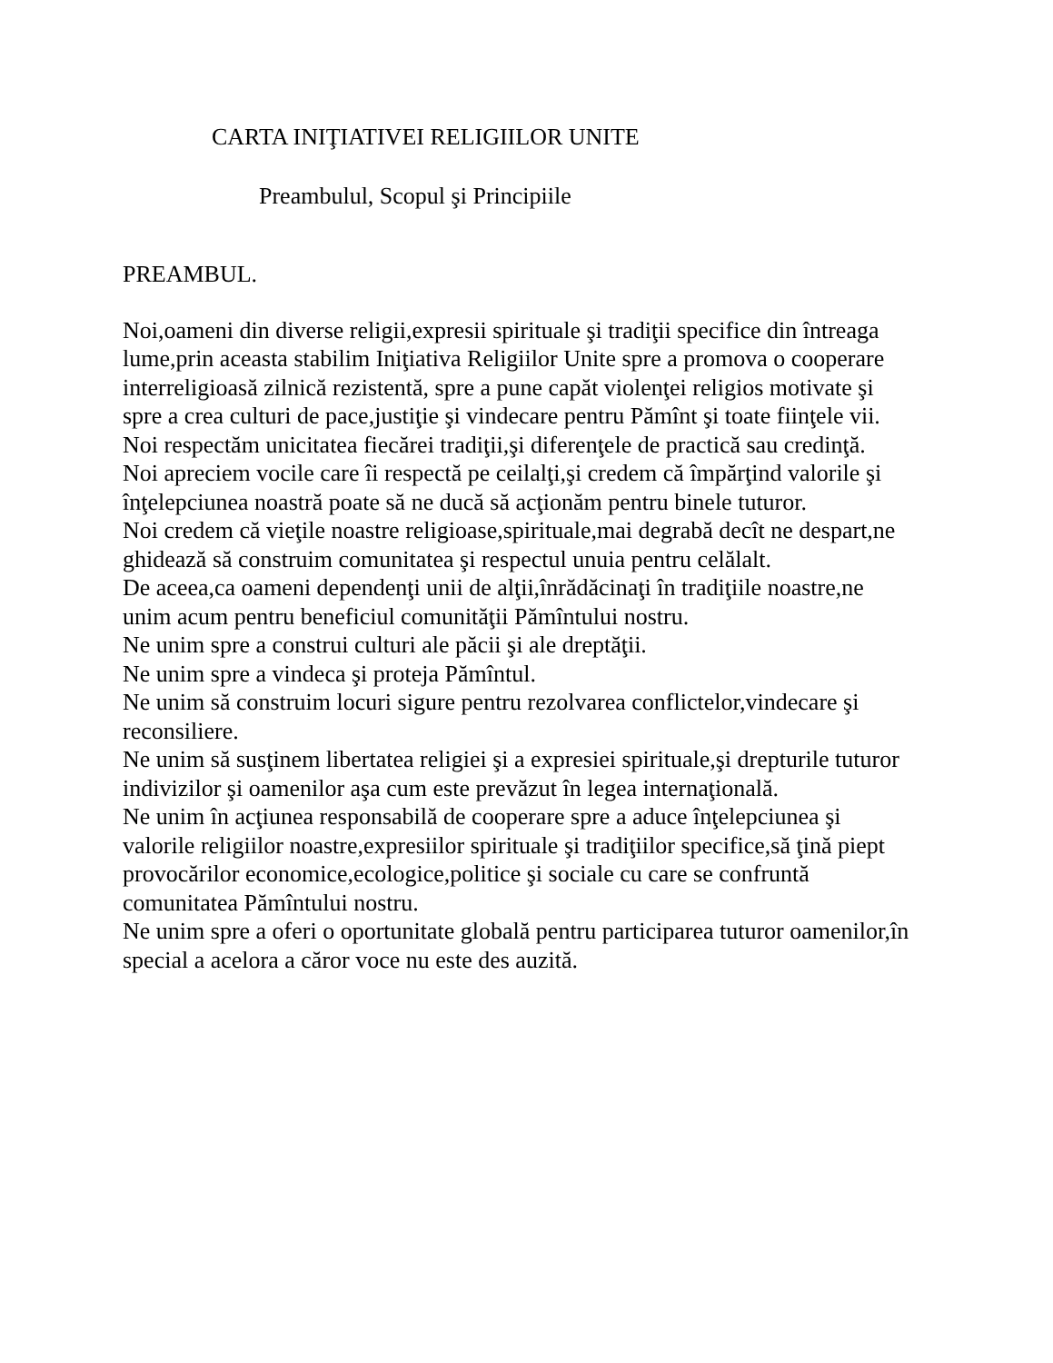CARTA INIŢIATIVEI RELIGIILOR UNITE
Preambulul, Scopul şi Principiile
PREAMBUL.
Noi,oameni din diverse religii,expresii spirituale şi tradiţii specifice din întreaga lume,prin aceasta stabilim Iniţiativa Religiilor Unite spre a promova o cooperare interreligioasă zilnică rezistentă, spre a pune capăt violenţei religios motivate şi spre a crea culturi de pace,justiţie şi vindecare pentru Pămînt şi toate fiinţele vii.
Noi respectăm unicitatea fiecărei tradiţii,şi diferenţele de practică sau credinţă.
Noi apreciem vocile care îi respectă pe ceilalţi,şi credem că împărţind valorile şi înţelepciunea noastră poate să ne ducă să acţionăm pentru binele tuturor.
Noi credem că vieţile noastre religioase,spirituale,mai degrabă decît ne despart,ne ghidează să construim comunitatea şi respectul unuia pentru celălalt.
De aceea,ca oameni dependenţi unii de alţii,înrădăcinaţi în tradiţiile noastre,ne unim acum pentru beneficiul comunităţii Pămîntului nostru.
Ne unim spre a construi culturi ale păcii şi ale dreptăţii.
Ne unim spre a vindeca şi proteja Pămîntul.
Ne unim să construim locuri sigure pentru rezolvarea conflictelor,vindecare şi reconsiliere.
Ne unim să susţinem libertatea religiei şi a expresiei spirituale,şi drepturile tuturor indivizilor şi oamenilor aşa cum este prevăzut în legea internaţională.
Ne unim în acţiunea responsabilă de cooperare spre a aduce înţelepciunea şi valorile religiilor noastre,expresiilor spirituale şi tradiţiilor specifice,să ţină piept provocărilor economice,ecologice,politice şi sociale cu care se confruntă comunitatea Pămîntului nostru.
Ne unim spre a oferi o oportunitate globală pentru participarea tuturor oamenilor,în special a acelora a căror voce nu este des auzită.